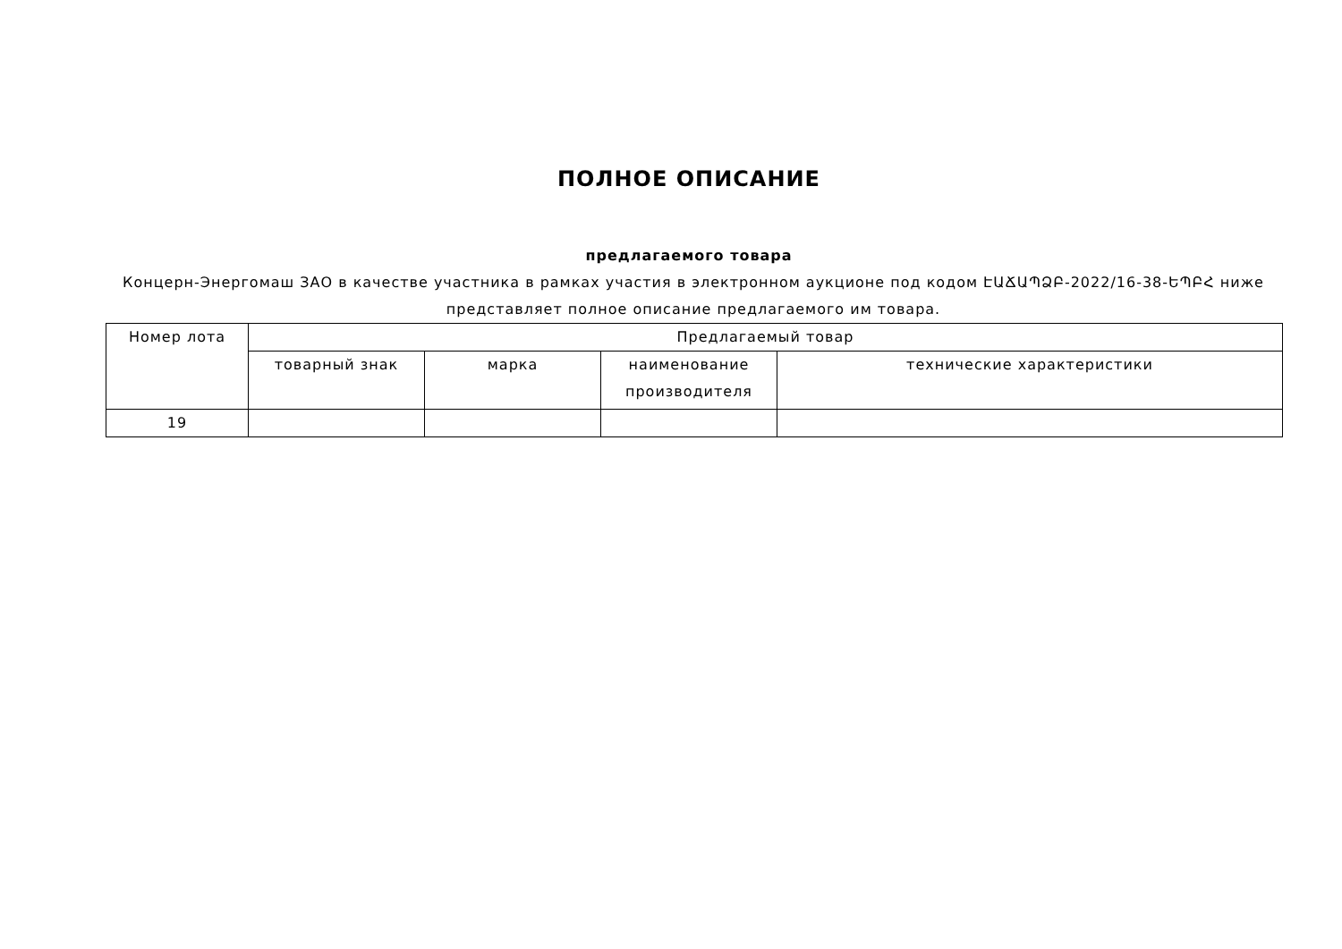ПОЛНОЕ ОПИСАНИЕ
предлагаемого товара
Концерн-Энергомаш ЗАО в качестве участника в рамках участия в электронном аукционе под кодом ԷԱՃԱՊՁԲ-2022/16-38-ԵՊԲՀ ниже представляет полное описание предлагаемого им товара.
| Номер лота | Предлагаемый товар | | | |
| --- | --- | --- | --- | --- |
| | товарный знак | марка | наименование производителя | технические характеристики |
| 19 | | | | |